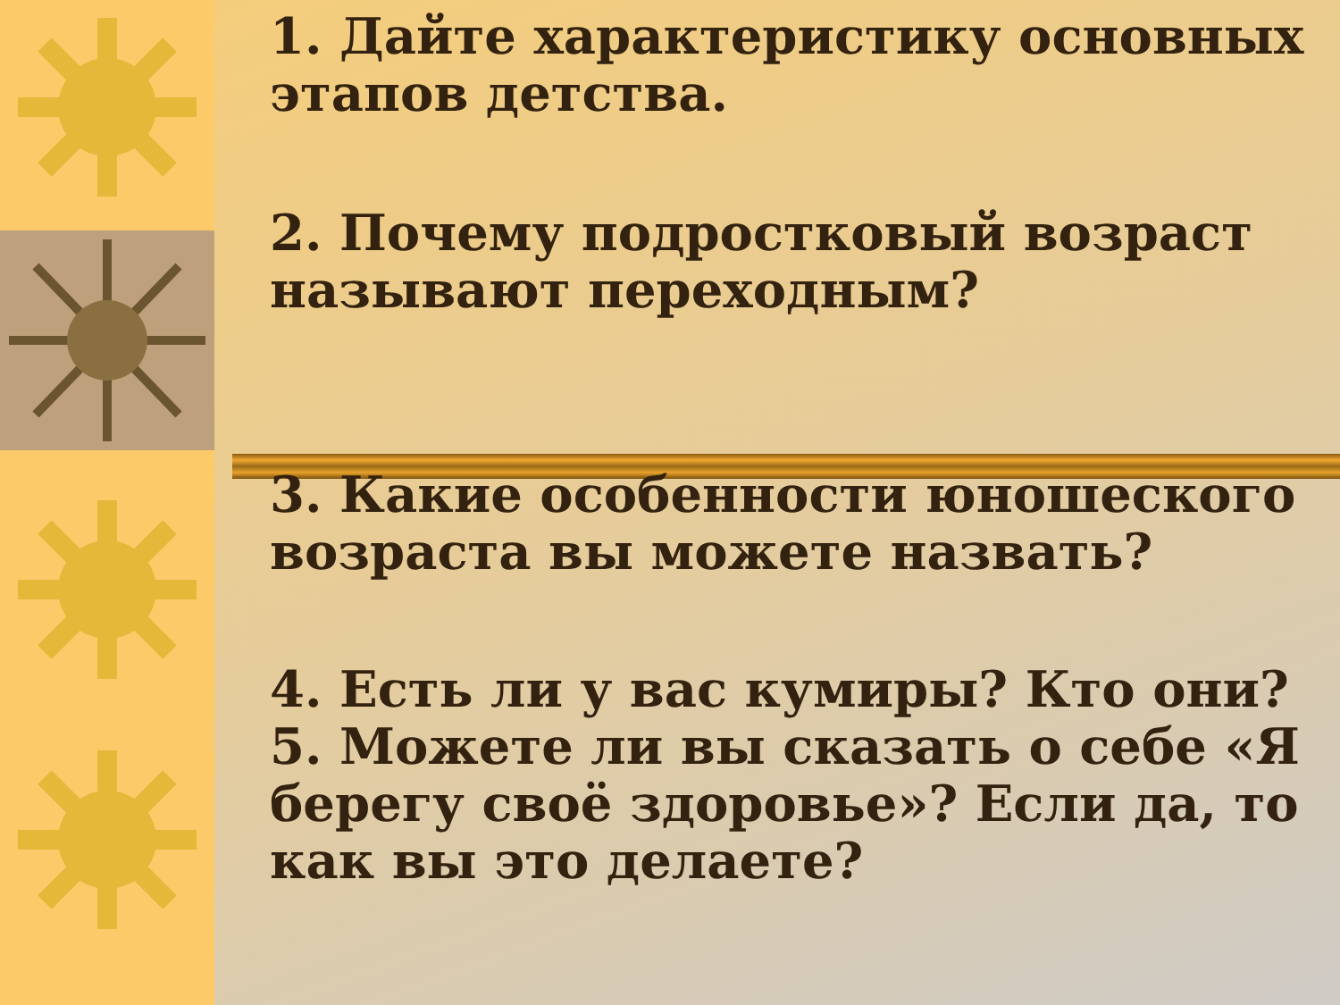1. Дайте характеристику основных этапов детства.
2. Почему подростковый возраст называют переходным?
3. Какие особенности юношеского возраста вы можете назвать?
4. Есть ли у вас кумиры? Кто они?
5. Можете ли вы сказать о себе «Я берегу своё здоровье»? Если да, то как вы это делаете?